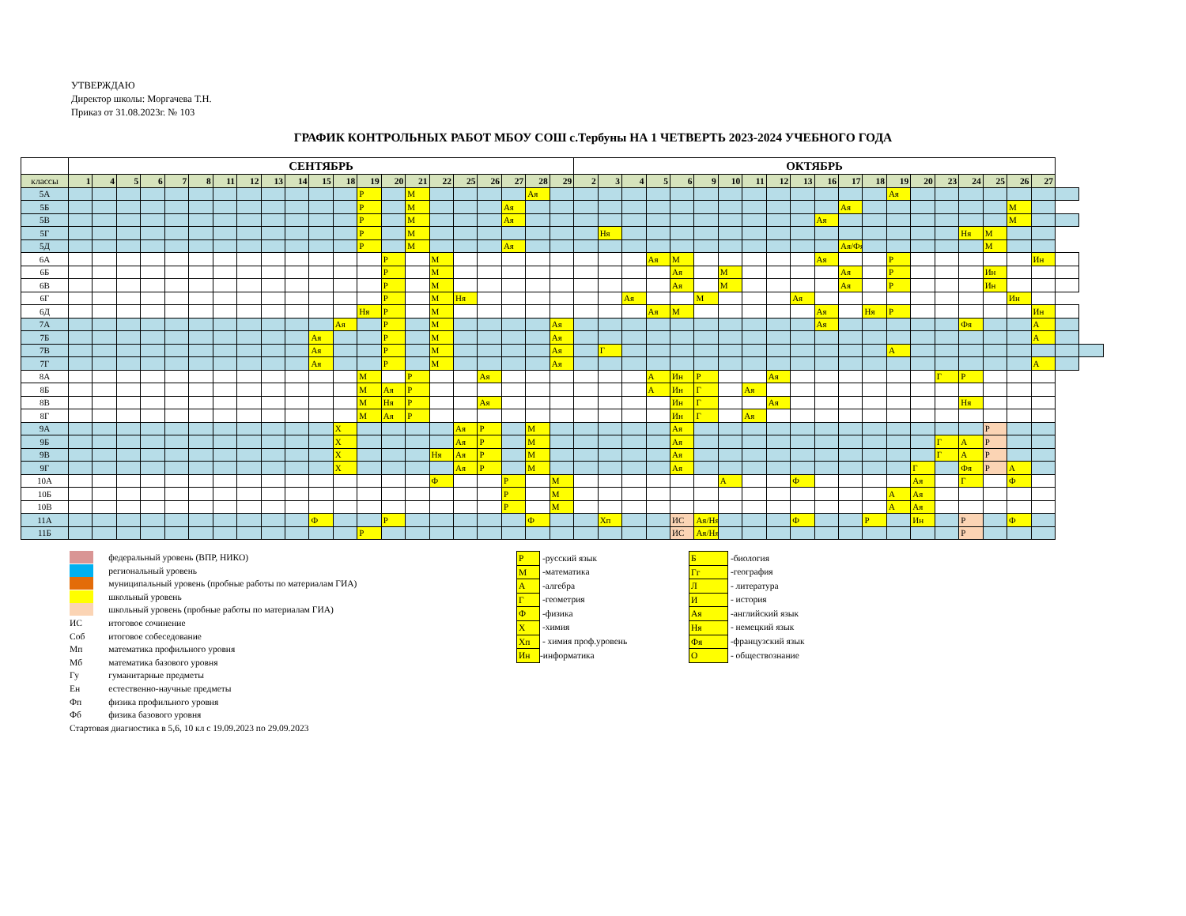УТВЕРЖДАЮ
Директор школы: Моргачева Т.Н.
Приказ от 31.08.2023г. № 103
ГРАФИК КОНТРОЛЬНЫХ РАБОТ МБОУ СОШ с.Тербуны НА 1 ЧЕТВЕРТЬ 2023-2024 УЧЕБНОГО ГОДА
| | СЕНТЯБРЬ | | | | | | | | | | | | | | | | | | | | | ОКТЯБРЬ | | | | | | | | | | | | | | | | | | | | | |
| --- | --- | --- | --- | --- | --- | --- | --- | --- | --- | --- | --- | --- | --- | --- | --- | --- | --- | --- | --- | --- | --- | --- | --- | --- | --- | --- | --- | --- | --- | --- | --- | --- | --- | --- | --- | --- | --- | --- | --- | --- | --- | --- | --- |
| классы | 1 | 4 | 5 | 6 | 7 | 8 | 11 | 12 | 13 | 14 | 15 | 18 | 19 | 20 | 21 | 22 | 25 | 26 | 27 | 28 | 29 | 2 | 3 | 4 | 5 | 6 | 9 | 10 | 11 | 12 | 13 | 16 | 17 | 18 | 19 | 20 | 23 | 24 | 25 | 26 | 27 | | |
| 5А | | | | | | | | | | | | | Р | | М | | | | | Ая | | | | | | | | | | | | | | | Ая | | | | | | | | |
| 5Б | | | | | | | | | | | | | Р | | М | | | | Ая | | | | | | | | | | | | | | Ая | | | | | | | М | | | |
| 5В | | | | | | | | | | | | | Р | | М | | | | Ая | | | | | | | | | | | | | Ая | | | | | | | | М | | | |
| 5Г | | | | | | | | | | | | | Р | | М | | | | | | | | Ня | | | | | | | | | | | | | | | Ня | М | | | | |
| 5Д | | | | | | | | | | | | | Р | | М | | | | Ая | | | | | | | | | | | | | | Ая/Фя | | | | | | М | | | | |
| 6А | | | | | | | | | | | | | | Р | | М | | | | | | | | | Ая | М | | | | | | Ая | | | Р | | | | | | Ин | | |
| 6Б | | | | | | | | | | | | | | Р | | М | | | | | | | | | | Ая | | М | | | | | Ая | | Р | | | | Ин | | | | |
| 6В | | | | | | | | | | | | | | Р | | М | | | | | | | | | | Ая | | М | | | | | Ая | | Р | | | | Ин | | | | |
| 6Г | | | | | | | | | | | | | | Р | | М | Ня | | | | | | | Ая | | | М | | | | Ая | | | | | | | | | Ин | | | |
| 6Д | | | | | | | | | | | | | Ня | Р | | М | | | | | | | | | Ая | М | | | | | | Ая | | Ня | Р | | | | | | Ин | | |
| 7А | | | | | | | | | | | | Ая | | Р | | М | | | | | Ая | | | | | | | | | | | Ая | | | | | | Фя | | | А | | |
| 7Б | | | | | | | | | | | Ая | | | Р | | М | | | | | Ая | | | | | | | | | | | | | | | | | | | | А | | |
| 7В | | | | | | | | | | | Ая | | | Р | | М | | | | | Ая | | Г | | | | | | | | | | | | А | | | | | | | | |
| 7Г | | | | | | | | | | | Ая | | | Р | | М | | | | | Ая | | | | | | | | | | | | | | | | | | | | А | | |
| 8А | | | | | | | | | | | | | М | | Р | | | Ая | | | | | | | А | Ин | Р | | | Ая | | | | | | | Г | Р | | | | | |
| 8Б | | | | | | | | | | | | | М | Ая | Р | | | | | | | | | | А | Ин | Г | | Ая | | | | | | | | | | | | | | |
| 8В | | | | | | | | | | | | | М | Ня | Р | | | Ая | | | | | | | | Ин | Г | | | Ая | | | | | | | | Ня | | | | | |
| 8Г | | | | | | | | | | | | | М | Ая | Р | | | | | | | | | | | Ин | Г | | Ая | | | | | | | | | | | | | | |
| 9А | | | | | | | | | | | | Х | | | | | Ая | Р | | М | | | | | | Ая | | | | | | | | | | | | | Р | | | | |
| 9Б | | | | | | | | | | | | Х | | | | | Ая | Р | | М | | | | | | Ая | | | | | | | | | | | Г | А | Р | | | | |
| 9В | | | | | | | | | | | | Х | | | | Ня | Ая | Р | | М | | | | | | Ая | | | | | | | | | | | Г | А | Р | | | | |
| 9Г | | | | | | | | | | | | Х | | | | | Ая | Р | | М | | | | | | Ая | | | | | | | | | | Г | | Фя | Р | А | | | |
| 10А | | | | | | | | | | | | | | | | Ф | | | Р | | М | | | | | | | А | | | Ф | | | | | Ая | | Г | | Ф | | | |
| 10Б | | | | | | | | | | | | | | | | | | | Р | | М | | | | | | | | | | | | | | А | Ая | | | | | | | |
| 10В | | | | | | | | | | | | | | | | | | | Р | | М | | | | | | | | | | | | | | А | Ая | | | | | | | |
| 11А | | | | | | | | | | | Ф | | | Р | | | | | | Ф | | | Хп | | | ИС | Ая/Ня | | | | Ф | | | Р | | Ин | | Р | | Ф | | | |
| 11Б | | | | | | | | | | | | | Р | | | | | | | | | | | | | ИС | Ая/Ня | | | | | | | | | | | Р | | | | | |
| | федеральный уровень (ВПР, НИКО) |
| | региональный уровень |
| | муниципальный уровень (пробные работы по материалам ГИА) |
| | школьный уровень |
| | школьный уровень (пробные работы по материалам ГИА) |
| ИС | итоговое сочинение |
| Соб | итоговое собеседование |
| Мп | математика профильного уровня |
| Мб | математика базового уровня |
| Гу | гуманитарные предметы |
| Ен | естественно-научные предметы |
| Фп | физика профильного уровня |
| Фб | физика базового уровня |
| Стартовая диагностика в 5,6, 10 кл с 19.09.2023 по 29.09.2023 | |
| Р | -русский язык |
| М | -математика |
| А | -алгебра |
| Г | -геометрия |
| Ф | -физика |
| Х | -химия |
| Хп | - химия проф.уровень |
| Ин | -информатика |
| Б | -биология |
| Гг | -география |
| Л | - литература |
| И | - история |
| Ая | -английский язык |
| Ня | - немецкий язык |
| Фя | -французский язык |
| О | - обществознание |